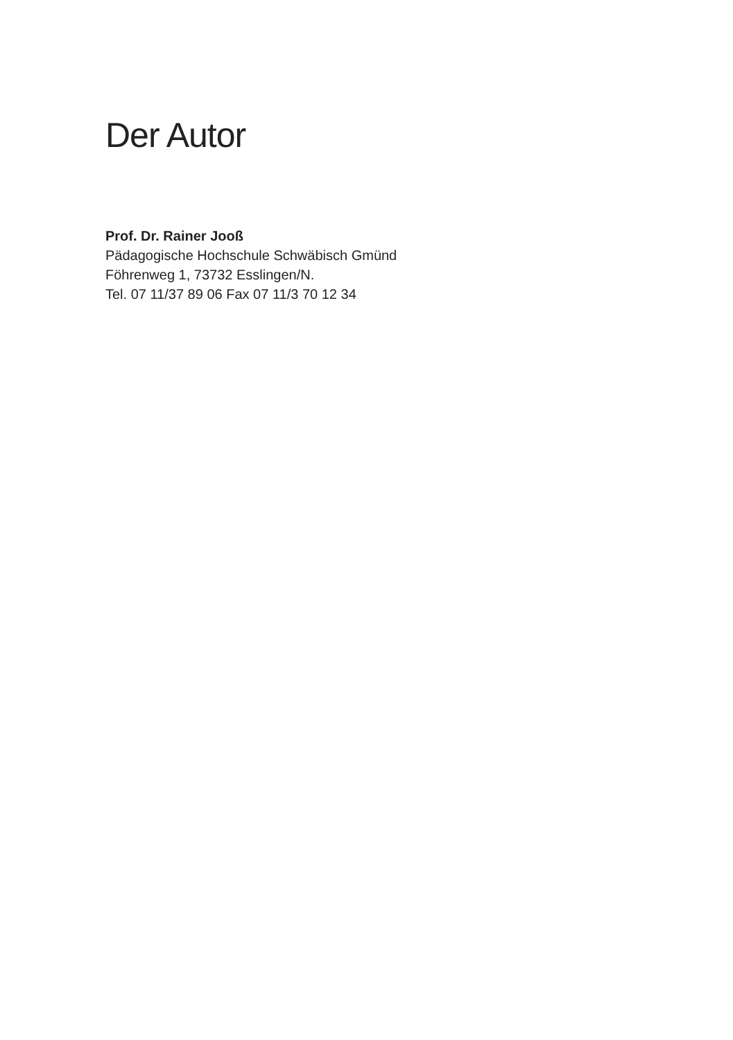Der Autor
Prof. Dr. Rainer Jooß
Pädagogische Hochschule Schwäbisch Gmünd
Föhrenweg 1, 73732 Esslingen/N.
Tel. 07 11/37 89 06 Fax 07 11/3 70 12 34